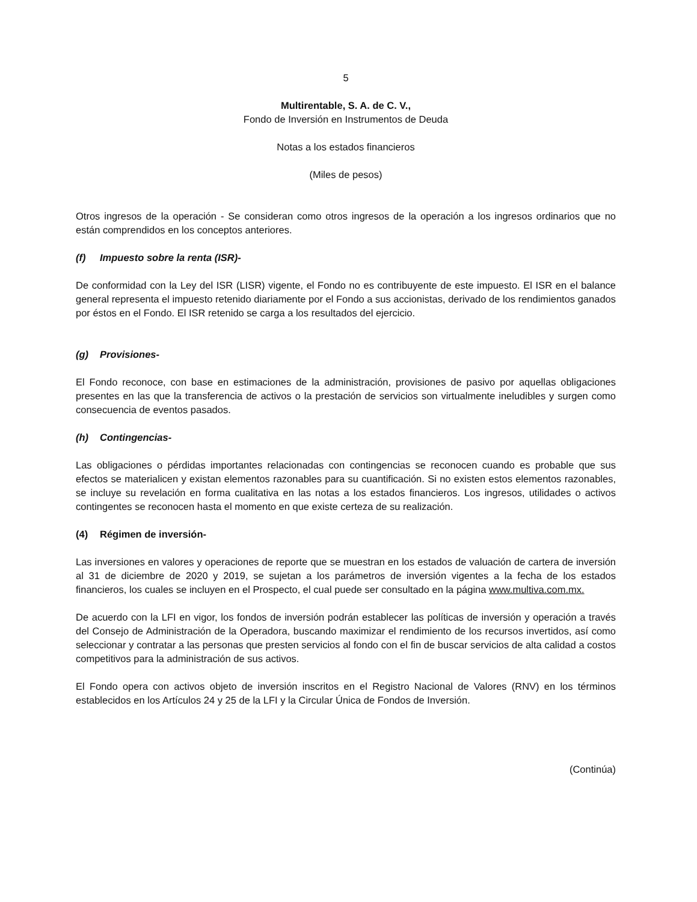5
Multirentable, S. A. de C. V.,
Fondo de Inversión en Instrumentos de Deuda
Notas a los estados financieros
(Miles de pesos)
Otros ingresos de la operación - Se consideran como otros ingresos de la operación a los ingresos ordinarios que no están comprendidos en los conceptos anteriores.
(f) Impuesto sobre la renta (ISR)-
De conformidad con la Ley del ISR (LISR) vigente, el Fondo no es contribuyente de este impuesto. El ISR en el balance general representa el impuesto retenido diariamente por el Fondo a sus accionistas, derivado de los rendimientos ganados por éstos en el Fondo. El ISR retenido se carga a los resultados del ejercicio.
(g) Provisiones-
El Fondo reconoce, con base en estimaciones de la administración, provisiones de pasivo por aquellas obligaciones presentes en las que la transferencia de activos o la prestación de servicios son virtualmente ineludibles y surgen como consecuencia de eventos pasados.
(h) Contingencias-
Las obligaciones o pérdidas importantes relacionadas con contingencias se reconocen cuando es probable que sus efectos se materialicen y existan elementos razonables para su cuantificación. Si no existen estos elementos razonables, se incluye su revelación en forma cualitativa en las notas a los estados financieros. Los ingresos, utilidades o activos contingentes se reconocen hasta el momento en que existe certeza de su realización.
(4) Régimen de inversión-
Las inversiones en valores y operaciones de reporte que se muestran en los estados de valuación de cartera de inversión al 31 de diciembre de 2020 y 2019, se sujetan a los parámetros de inversión vigentes a la fecha de los estados financieros, los cuales se incluyen en el Prospecto, el cual puede ser consultado en la página www.multiva.com.mx.
De acuerdo con la LFI en vigor, los fondos de inversión podrán establecer las políticas de inversión y operación a través del Consejo de Administración de la Operadora, buscando maximizar el rendimiento de los recursos invertidos, así como seleccionar y contratar a las personas que presten servicios al fondo con el fin de buscar servicios de alta calidad a costos competitivos para la administración de sus activos.
El Fondo opera con activos objeto de inversión inscritos en el Registro Nacional de Valores (RNV) en los términos establecidos en los Artículos 24 y 25 de la LFI y la Circular Única de Fondos de Inversión.
(Continúa)